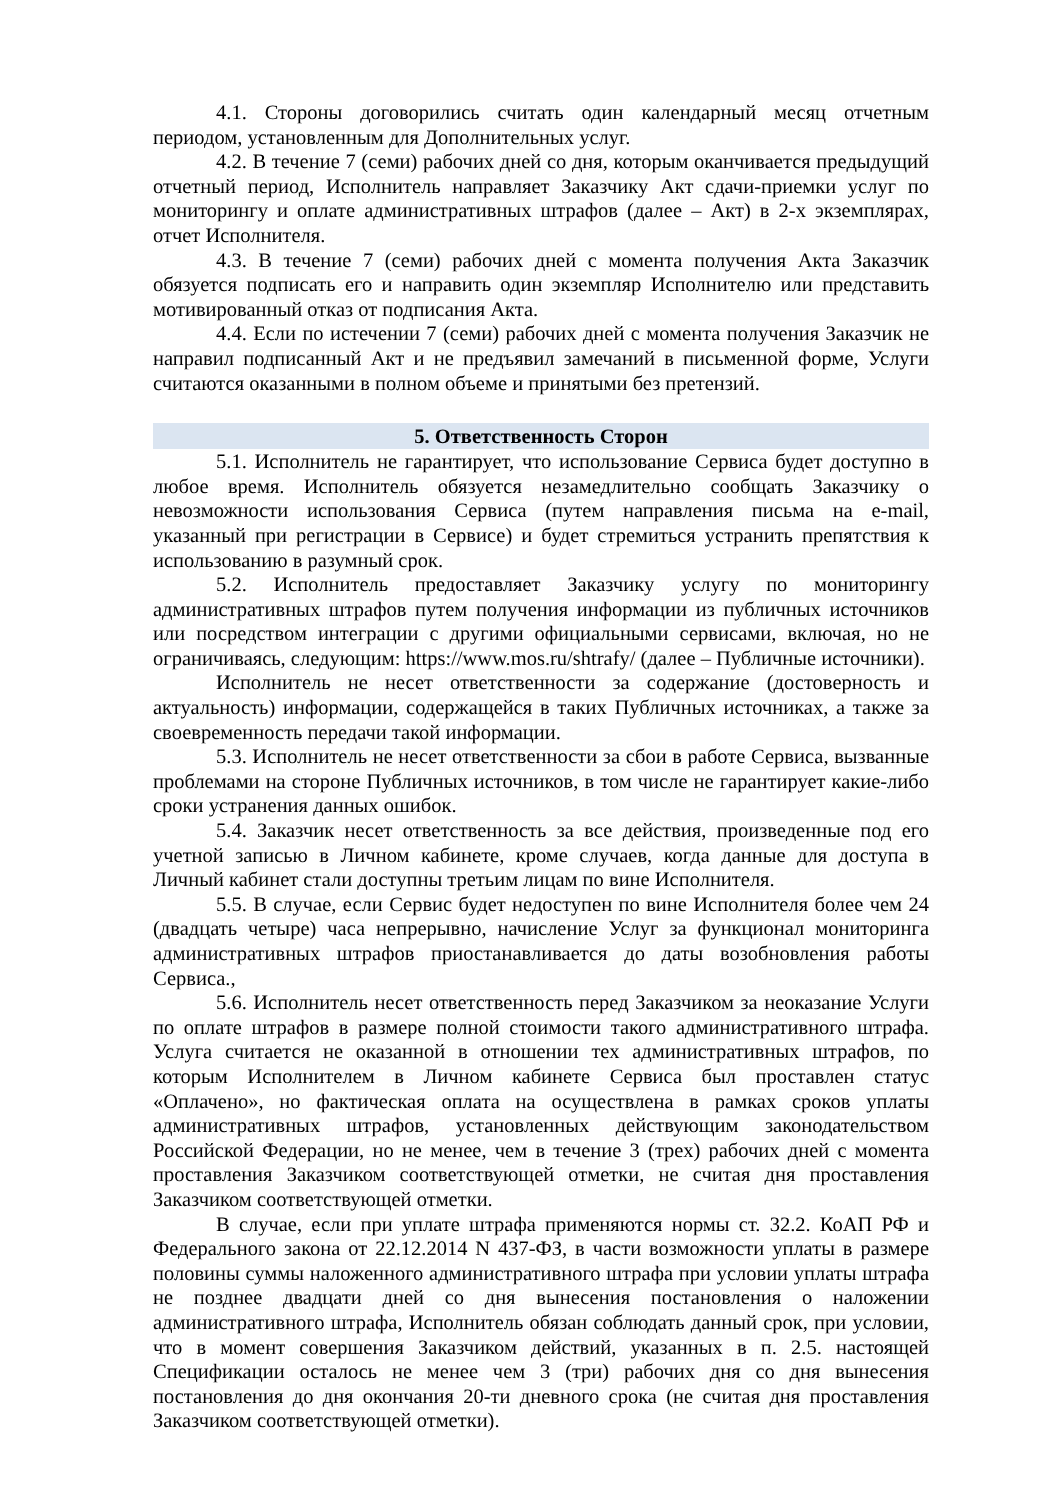4.1. Стороны договорились считать один календарный месяц отчетным периодом, установленным для Дополнительных услуг.
4.2. В течение 7 (семи) рабочих дней со дня, которым оканчивается предыдущий отчетный период, Исполнитель направляет Заказчику Акт сдачи-приемки услуг по мониторингу и оплате административных штрафов (далее – Акт) в 2-х экземплярах, отчет Исполнителя.
4.3. В течение 7 (семи) рабочих дней с момента получения Акта Заказчик обязуется подписать его и направить один экземпляр Исполнителю или представить мотивированный отказ от подписания Акта.
4.4. Если по истечении 7 (семи) рабочих дней с момента получения Заказчик не направил подписанный Акт и не предъявил замечаний в письменной форме, Услуги считаются оказанными в полном объеме и принятыми без претензий.
5. Ответственность Сторон
5.1. Исполнитель не гарантирует, что использование Сервиса будет доступно в любое время. Исполнитель обязуется незамедлительно сообщать Заказчику о невозможности использования Сервиса (путем направления письма на e-mail, указанный при регистрации в Сервисе) и будет стремиться устранить препятствия к использованию в разумный срок.
5.2. Исполнитель предоставляет Заказчику услугу по мониторингу административных штрафов путем получения информации из публичных источников или посредством интеграции с другими официальными сервисами, включая, но не ограничиваясь, следующим: https://www.mos.ru/shtrafy/ (далее – Публичные источники).
Исполнитель не несет ответственности за содержание (достоверность и актуальность) информации, содержащейся в таких Публичных источниках, а также за своевременность передачи такой информации.
5.3. Исполнитель не несет ответственности за сбои в работе Сервиса, вызванные проблемами на стороне Публичных источников, в том числе не гарантирует какие-либо сроки устранения данных ошибок.
5.4. Заказчик несет ответственность за все действия, произведенные под его учетной записью в Личном кабинете, кроме случаев, когда данные для доступа в Личный кабинет стали доступны третьим лицам по вине Исполнителя.
5.5. В случае, если Сервис будет недоступен по вине Исполнителя более чем 24 (двадцать четыре) часа непрерывно, начисление Услуг за функционал мониторинга административных штрафов приостанавливается до даты возобновления работы Сервиса.,
5.6. Исполнитель несет ответственность перед Заказчиком за неоказание Услуги по оплате штрафов в размере полной стоимости такого административного штрафа. Услуга считается не оказанной в отношении тех административных штрафов, по которым Исполнителем в Личном кабинете Сервиса был проставлен статус «Оплачено», но фактическая оплата на осуществлена в рамках сроков уплаты административных штрафов, установленных действующим законодательством Российской Федерации, но не менее, чем в течение 3 (трех) рабочих дней с момента проставления Заказчиком соответствующей отметки, не считая дня проставления Заказчиком соответствующей отметки.
В случае, если при уплате штрафа применяются нормы ст. 32.2. КоАП РФ и Федерального закона от 22.12.2014 N 437-ФЗ, в части возможности уплаты в размере половины суммы наложенного административного штрафа при условии уплаты штрафа не позднее двадцати дней со дня вынесения постановления о наложении административного штрафа, Исполнитель обязан соблюдать данный срок, при условии, что в момент совершения Заказчиком действий, указанных в п. 2.5. настоящей Спецификации осталось не менее чем 3 (три) рабочих дня со дня вынесения постановления до дня окончания 20-ти дневного срока (не считая дня проставления Заказчиком соответствующей отметки).